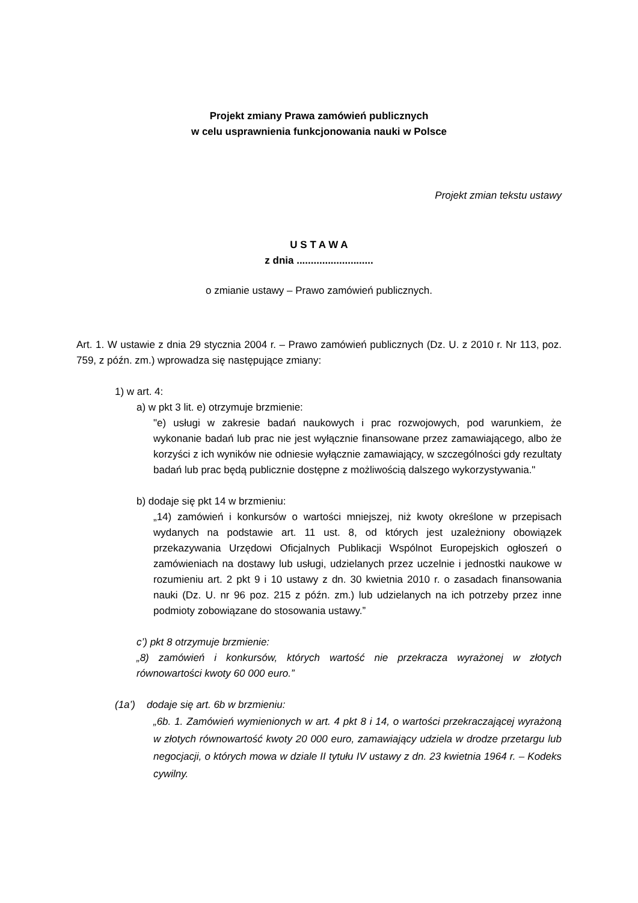Projekt zmiany Prawa zamówień publicznych
w celu usprawnienia funkcjonowania nauki w Polsce
Projekt zmian tekstu ustawy
U S T A W A
z dnia ...........................
o zmianie ustawy – Prawo zamówień publicznych.
Art. 1. W ustawie z dnia 29 stycznia 2004 r. – Prawo zamówień publicznych (Dz. U. z 2010 r. Nr 113, poz. 759, z późn. zm.) wprowadza się następujące zmiany:
1) w art. 4:
a) w pkt 3 lit. e) otrzymuje brzmienie:
"e) usługi w zakresie badań naukowych i prac rozwojowych, pod warunkiem, że wykonanie badań lub prac nie jest wyłącznie finansowane przez zamawiającego, albo że korzyści z ich wyników nie odniesie wyłącznie zamawiający, w szczególności gdy rezultaty badań lub prac będą publicznie dostępne z możliwością dalszego wykorzystywania."
b) dodaje się pkt 14 w brzmieniu:
„14) zamówień i konkursów o wartości mniejszej, niż kwoty określone w przepisach wydanych na podstawie art. 11 ust. 8, od których jest uzależniony obowiązek przekazywania Urzędowi Oficjalnych Publikacji Wspólnot Europejskich ogłoszeń o zamówieniach na dostawy lub usługi, udzielanych przez uczelnie i jednostki naukowe w rozumieniu art. 2 pkt 9 i 10 ustawy z dn. 30 kwietnia 2010 r. o zasadach finansowania nauki (Dz. U. nr 96 poz. 215 z późn. zm.) lub udzielanych na ich potrzeby przez inne podmioty zobowiązane do stosowania ustawy.”
c’) pkt 8 otrzymuje brzmienie:
„8) zamówień i konkursów, których wartość nie przekracza wyrażonej w złotych równowartości kwoty 60 000 euro.”
(1a’) dodaje się art. 6b w brzmieniu:
„6b. 1. Zamówień wymienionych w art. 4 pkt 8 i 14, o wartości przekraczającej wyrażoną w złotych równowartość kwoty 20 000 euro, zamawiający udziela w drodze przetargu lub negocjacji, o których mowa w dziale II tytułu IV ustawy z dn. 23 kwietnia 1964 r. – Kodeks cywilny.